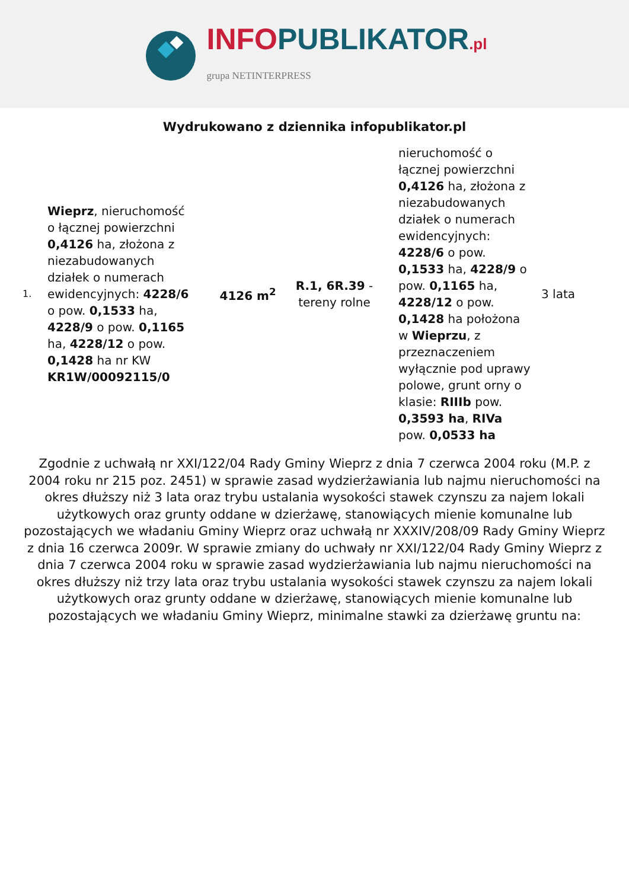INFOPUBLIKATOR.pl
grupa NETINTERPRESS
Wydrukowano z dziennika infopublikator.pl
| 1. | Wieprz , nieruchomość o łącznej powierzchni 0,4126 ha, złożona z niezabudowanych działek o numerach ewidencyjnych: 4228/6 o pow. 0,1533 ha, 4228/9 o pow. 0,1165 ha, 4228/12 o pow. 0,1428 ha nr KW KR1W/00092115/0 | 4126 m<sup>2</sup> | R.1, 6R.39 - tereny rolne | nieruchomość o łącznej powierzchni 0,4126 ha, złożona z niezabudowanych działek o numerach ewidencyjnych: 4228/6 o pow. 0,1533 ha, 4228/9 o pow. 0,1165 ha, 4228/12 o pow. 0,1428 ha położona w Wieprzu , z przeznaczeniem wyłącznie pod uprawy polowe, grunt orny o klasie: RIIIb pow. 0,3593 ha , RIVa pow. 0,0533 ha | 3 lata |
Zgodnie z uchwałą nr XXI/122/04 Rady Gminy Wieprz z dnia 7 czerwca 2004 roku (M.P. z 2004 roku nr 215 poz. 2451) w sprawie zasad wydzierżawiania lub najmu nieruchomości na okres dłuższy niż 3 lata oraz trybu ustalania wysokości stawek czynszu za najem lokali użytkowych oraz grunty oddane w dzierżawę, stanowiących mienie komunalne lub pozostających we władaniu Gminy Wieprz oraz uchwałą nr XXXIV/208/09 Rady Gminy Wieprz z dnia 16 czerwca 2009r. W sprawie zmiany do uchwały nr XXI/122/04 Rady Gminy Wieprz z dnia 7 czerwca 2004 roku w sprawie zasad wydzierżawiania lub najmu nieruchomości na okres dłuższy niż trzy lata oraz trybu ustalania wysokości stawek czynszu za najem lokali użytkowych oraz grunty oddane w dzierżawę, stanowiących mienie komunalne lub pozostających we władaniu Gminy Wieprz, minimalne stawki za dzierżawę gruntu na: